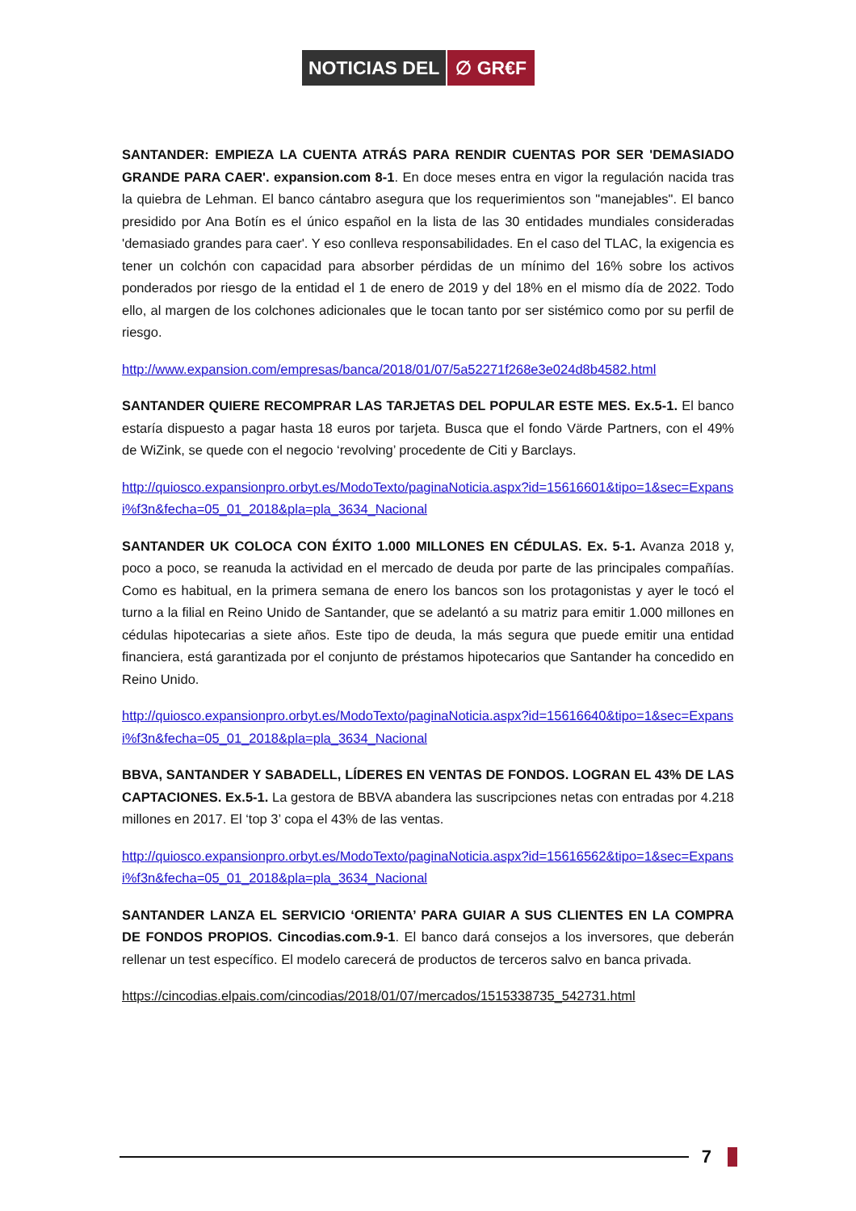NOTICIAS DEL ∅ GR€F
SANTANDER: EMPIEZA LA CUENTA ATRÁS PARA RENDIR CUENTAS POR SER 'DEMASIADO GRANDE PARA CAER'. expansion.com 8-1. En doce meses entra en vigor la regulación nacida tras la quiebra de Lehman. El banco cántabro asegura que los requerimientos son "manejables". El banco presidido por Ana Botín es el único español en la lista de las 30 entidades mundiales consideradas 'demasiado grandes para caer'. Y eso conlleva responsabilidades. En el caso del TLAC, la exigencia es tener un colchón con capacidad para absorber pérdidas de un mínimo del 16% sobre los activos ponderados por riesgo de la entidad el 1 de enero de 2019 y del 18% en el mismo día de 2022. Todo ello, al margen de los colchones adicionales que le tocan tanto por ser sistémico como por su perfil de riesgo.
http://www.expansion.com/empresas/banca/2018/01/07/5a52271f268e3e024d8b4582.html
SANTANDER QUIERE RECOMPRAR LAS TARJETAS DEL POPULAR ESTE MES. Ex.5-1. El banco estaría dispuesto a pagar hasta 18 euros por tarjeta. Busca que el fondo Värde Partners, con el 49% de WiZink, se quede con el negocio ‘revolving’ procedente de Citi y Barclays.
http://quiosco.expansionpro.orbyt.es/ModoTexto/paginaNoticia.aspx?id=15616601&tipo=1&sec=Expansi%f3n&fecha=05_01_2018&pla=pla_3634_Nacional
SANTANDER UK COLOCA CON ÉXITO 1.000 MILLONES EN CÉDULAS. Ex. 5-1. Avanza 2018 y, poco a poco, se reanuda la actividad en el mercado de deuda por parte de las principales compañías. Como es habitual, en la primera semana de enero los bancos son los protagonistas y ayer le tocó el turno a la filial en Reino Unido de Santander, que se adelantó a su matriz para emitir 1.000 millones en cédulas hipotecarias a siete años. Este tipo de deuda, la más segura que puede emitir una entidad financiera, está garantizada por el conjunto de préstamos hipotecarios que Santander ha concedido en Reino Unido.
http://quiosco.expansionpro.orbyt.es/ModoTexto/paginaNoticia.aspx?id=15616640&tipo=1&sec=Expansi%f3n&fecha=05_01_2018&pla=pla_3634_Nacional
BBVA, SANTANDER Y SABADELL, LÍDERES EN VENTAS DE FONDOS. LOGRAN EL 43% DE LAS CAPTACIONES. Ex.5-1. La gestora de BBVA abandera las suscripciones netas con entradas por 4.218 millones en 2017. El ‘top 3’ copa el 43% de las ventas.
http://quiosco.expansionpro.orbyt.es/ModoTexto/paginaNoticia.aspx?id=15616562&tipo=1&sec=Expansi%f3n&fecha=05_01_2018&pla=pla_3634_Nacional
SANTANDER LANZA EL SERVICIO ‘ORIENTA’ PARA GUIAR A SUS CLIENTES EN LA COMPRA DE FONDOS PROPIOS. Cincodias.com.9-1. El banco dará consejos a los inversores, que deberán rellenar un test específico. El modelo carecerá de productos de terceros salvo en banca privada.
https://cincodias.elpais.com/cincodias/2018/01/07/mercados/1515338735_542731.html
7